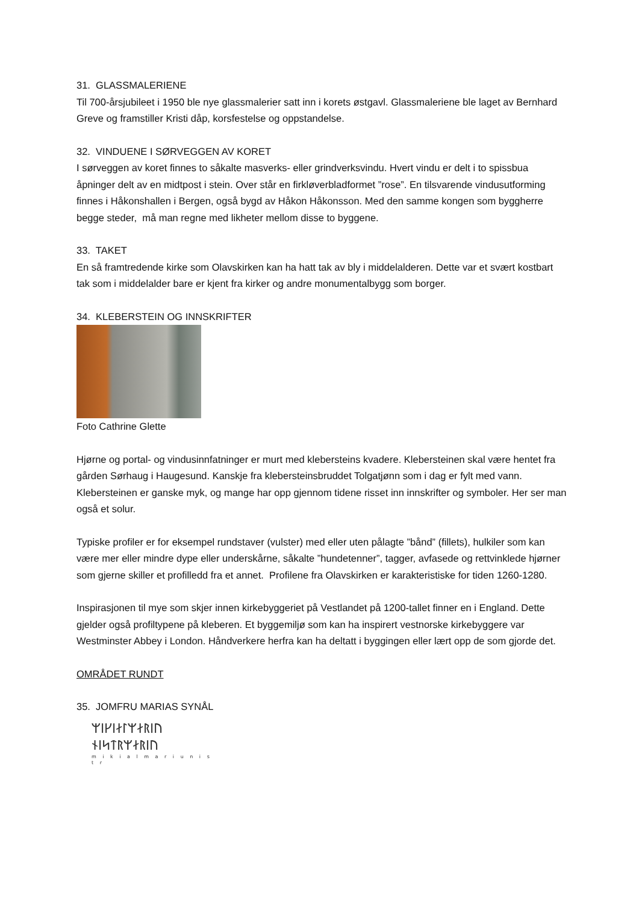31. GLASSMALERIENE
Til 700-årsjubileet i 1950 ble nye glassmalerier satt inn i korets østgavl. Glassmaleriene ble laget av Bernhard Greve og framstiller Kristi dåp, korsfestelse og oppstandelse.
32. VINDUENE I SØRVEGGEN AV KORET
I sørveggen av koret finnes to såkalte masverks- eller grindverksvindu. Hvert vindu er delt i to spissbua åpninger delt av en midtpost i stein. Over står en firkløverbladformet ”rose”. En tilsvarende vindusutforming finnes i Håkonshallen i Bergen, også bygd av Håkon Håkonsson. Med den samme kongen som byggherre begge steder, må man regne med likheter mellom disse to byggene.
33. TAKET
En så framtredende kirke som Olavskirken kan ha hatt tak av bly i middelalderen. Dette var et svært kostbart tak som i middelalder bare er kjent fra kirker og andre monumentalbygg som borger.
34. KLEBERSTEIN OG INNSKRIFTER
Foto Cathrine Glette
Hjørne og portal- og vindusinnfatninger er murt med klebersteins kvadere. Klebersteinen skal være hentet fra gården Sørhaug i Haugesund. Kanskje fra klebersteinsbruddet Tolgatjønn som i dag er fylt med vann. Klebersteinen er ganske myk, og mange har opp gjennom tidene risset inn innskrifter og symboler. Her ser man også et solur.
Typiske profiler er for eksempel rundstaver (vulster) med eller uten pålagte ”bånd” (fillets), hulkiler som kan være mer eller mindre dype eller underskårne, såkalte ”hundetenner”, tagger, avfasede og rettvinklede hjørner som gjerne skiller et profilledd fra et annet. Profilene fra Olavskirken er karakteristiske for tiden 1260-1280.
Inspirasjonen til mye som skjer innen kirkebyggeriet på Vestlandet på 1200-tallet finner en i England. Dette gjelder også profiltypene på kleberen. Et byggemiljø som kan ha inspirert vestnorske kirkebyggere var Westminster Abbey i London. Håndverkere herfra kan ha deltatt i byggingen eller lært opp de som gjorde det.
OMRÅDET RUNDT
35. JOMFRU MARIAS SYNÅL
ᛘᛁᚴᛁᛅᛚᛘᛅᚱᛁᚢ
ᚾᛁᛋᛏᚱᛘᛅᚱᛁᚢ
m i k i a l m a r i u n i s t r